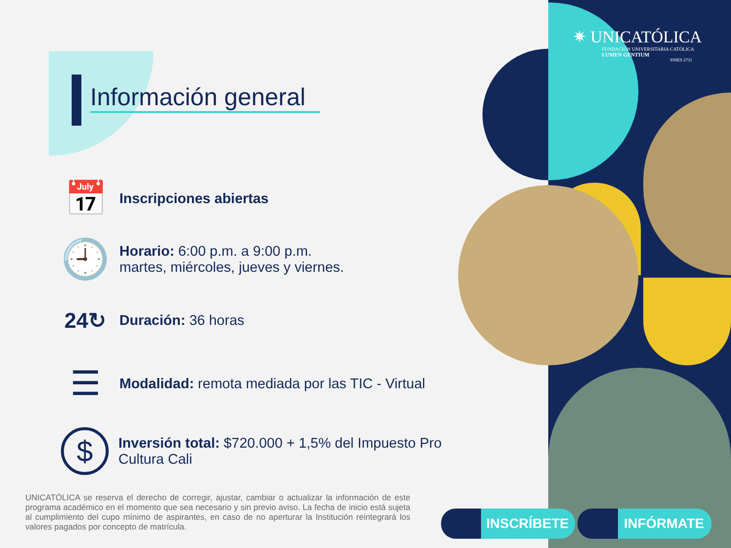✷ UNICATÓLICA
FUNDACIÓN UNIVERSITARIA CATÓLICA
LUMEN GENTIUM
SNIES 2731
Información general
📅
Inscripciones abiertas
🕘
Horario: 6:00 p.m. a 9:00 p.m.
martes, miércoles, jueves y viernes.
24↻
Duración: 36 horas
☰
Modalidad: remota mediada por las TIC - Virtual
$
Inversión total: $720.000 + 1,5% del Impuesto Pro
Cultura Cali
UNICATÓLICA se reserva el derecho de corregir, ajustar, cambiar o actualizar la información de este programa académico en el momento que sea necesario y sin previo aviso. La fecha de inicio está sujeta al cumplimiento del cupo mínimo de aspirantes, en caso de no aperturar la Institución reintegrará los valores pagados por concepto de matrícula.
INSCRÍBETE INFÓRMATE